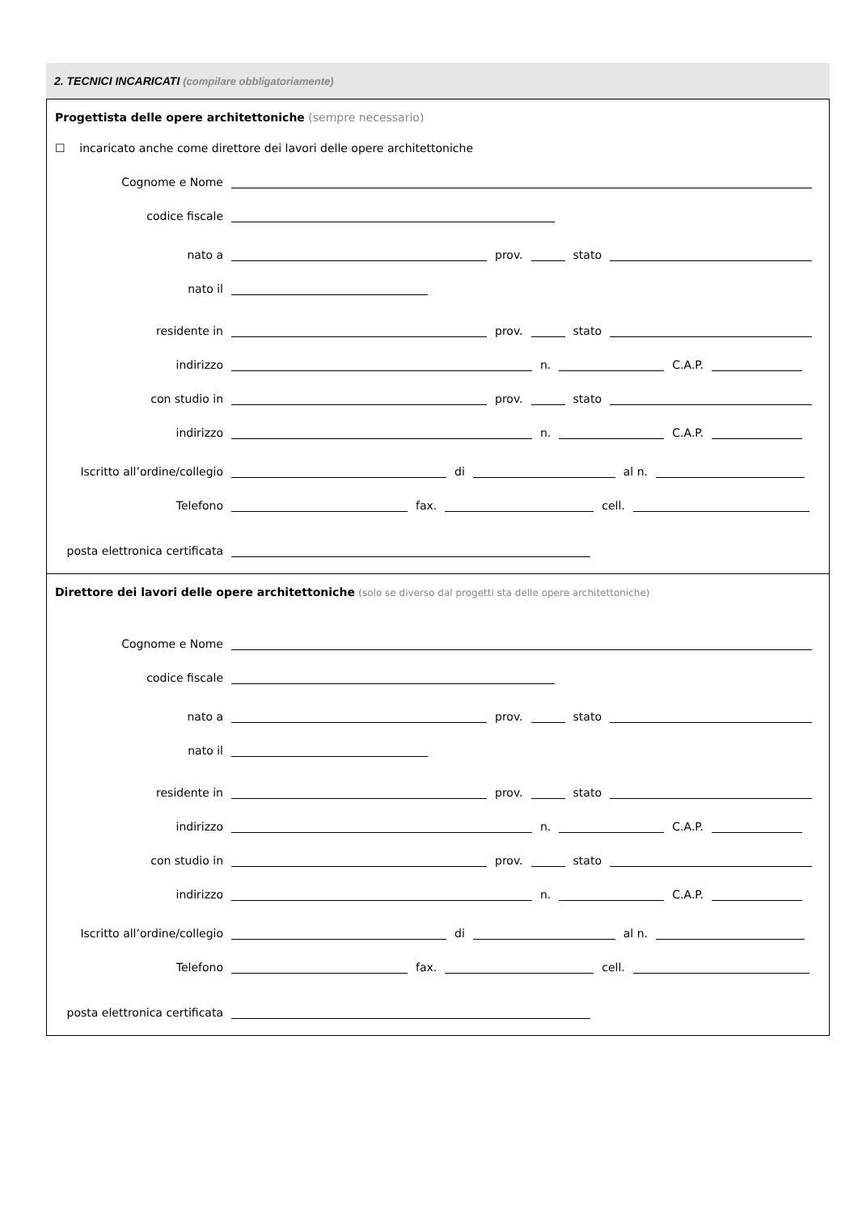2. TECNICI INCARICATI (compilare obbligatoriamente)
Progettista delle opere architettoniche (sempre necessario)
☐ incaricato anche come direttore dei lavori delle opere architettoniche
Cognome e Nome
codice fiscale
nato a prov. stato
nato il
residente in prov. stato
indirizzo n. C.A.P.
con studio in prov. stato
indirizzo n. C.A.P.
Iscritto all’ordine/collegio di al n.
Telefono fax. cell.
posta elettronica certificata
Direttore dei lavori delle opere architettoniche (solo se diverso dal progetti sta delle opere architettoniche)
Cognome e Nome
codice fiscale
nato a prov. stato
nato il
residente in prov. stato
indirizzo n. C.A.P.
con studio in prov. stato
indirizzo n. C.A.P.
Iscritto all’ordine/collegio di al n.
Telefono fax. cell.
posta elettronica certificata